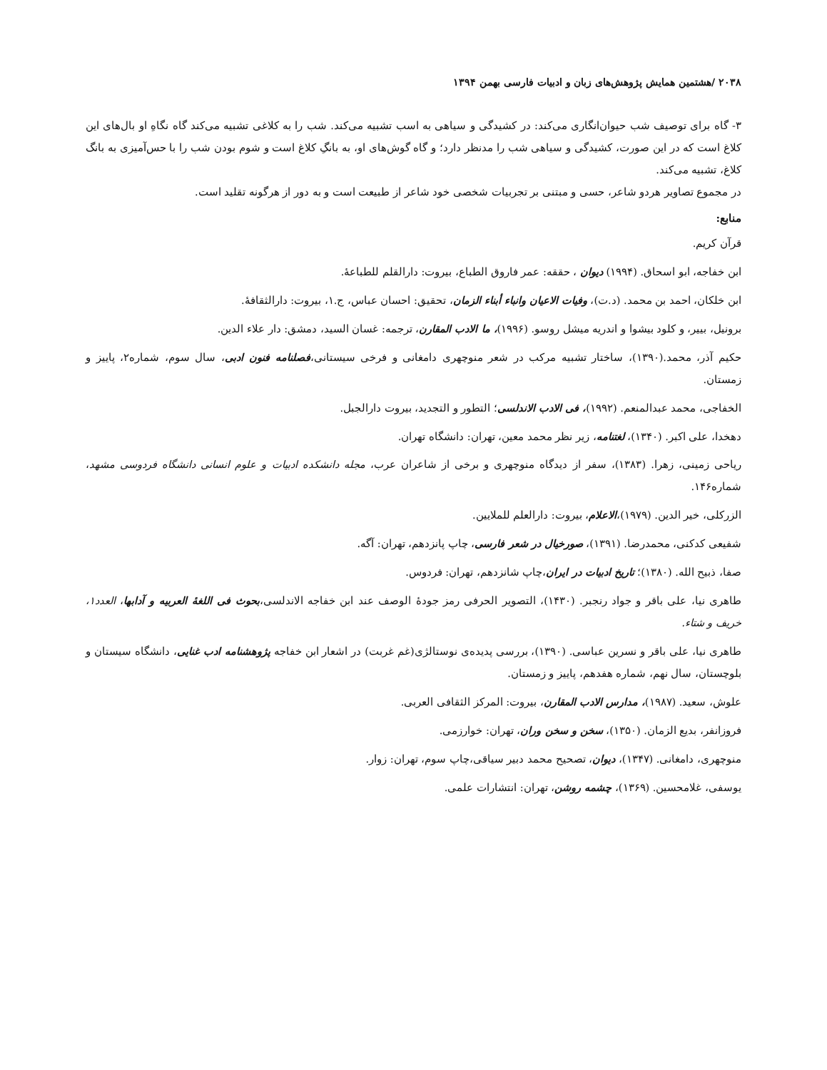۲۰۳۸ /هشتمین همایش پژوهش‌های زبان و ادبیات فارسی بهمن ۱۳۹۴
۳- گاه برای توصیف شب حیوان‌انگاری می‌کند: در کشیدگی و سیاهی به اسب تشبیه می‌کند. شب را به کلاغی تشبیه می‌کند گاه نگاهِ او بال‌های این کلاغ است که در این صورت، کشیدگی و سیاهی شب را مدنظر دارد؛ و گاه گوش‌های او، به بانگِ کلاغ است و شوم بودن شب را با حس‌آمیزی به بانگ کلاغ، تشبیه می‌کند.
در مجموع تصاویر هردو شاعر، حسی و مبتنی بر تجربیات شخصی خود شاعر از طبیعت است و به دور از هرگونه تقلید است.
منابع:
قرآن کریم.
ابن خفاجه، ابو اسحاق. (۱۹۹۴) دیوان ، حققه: عمر فاروق الطباع، بیروت: دارالقلم للطباعهٔ.
ابن خلکان، احمد بن محمد. (د.ت)، وفیات الاعیان وانباء أبناء الزمان، تحقیق: احسان عباس، ج.۱، بیروت: دارالثقافهٔ.
برونیل، بییر، و کلود بیشوا و اندریه میشل روسو. (۱۹۹۶)، ما الادب المقارن، ترجمه: غسان السید، دمشق: دار علاء الدین.
حکیم آذر، محمد.(۱۳۹۰)، ساختار تشبیه مرکب در شعر منوچهری دامغانی و فرخی سیستانی،فصلنامه فنون ادبی، سال سوم، شماره۲، پاییز و زمستان.
الخفاجی، محمد عبدالمنعم. (۱۹۹۲)، فی الادب الاندلسی؛ التطور و التجدید، بیروت دارالجبل.
دهخدا، علی اکبر. (۱۳۴۰)، لغتنامه، زیر نظر محمد معین، تهران: دانشگاه تهران.
ریاحی زمینی، زهرا. (۱۳۸۳)، سفر از دیدگاه منوچهری و برخی از شاعران عرب، مجله دانشکده ادبیات و علوم انسانی دانشگاه فردوسی مشهد، شماره۱۴۶.
الزرکلی، خیر الدین. (۱۹۷۹)،الاعلام، بیروت: دارالعلم للملایین.
شفیعی کدکنی، محمدرضا. (۱۳۹۱)، صورخیال در شعر فارسی، چاپ پانزدهم، تهران: آگه.
صفا، ذبیح الله. (۱۳۸۰)؛ تاریخ ادبیات در ایران،چاپ شانزدهم، تهران: فردوس.
طاهری نیا، علی باقر و جواد رنجبر. (۱۴۳۰)، التصویر الحرفی رمز جودهٔ الوصف عند ابن خفاجه الاندلسی،بحوث فی اللغهٔ العربیه و آدابها، العدد۱، خریف و شتاء.
طاهری نیا، علی باقر و نسرین عباسی. (۱۳۹۰)، بررسی پدیده‌ی نوستالژی(غم غربت) در اشعار ابن خفاجه پژوهشنامه ادب غنایی، دانشگاه سیستان و بلوچستان، سال نهم، شماره هفدهم، پاییز و زمستان.
علوش، سعید. (۱۹۸۷)، مدارس الادب المقارن، بیروت: المرکز الثقافی العربی.
فروزانفر، بدیع الزمان. (۱۳۵۰)، سخن و سخن وران، تهران: خوارزمی.
منوچهری، دامغانی. (۱۳۴۷)، دیوان، تصحیح محمد دبیر سیاقی،چاپ سوم، تهران: زوار.
یوسفی، غلامحسین. (۱۳۶۹)، چشمه روشن، تهران: انتشارات علمی.